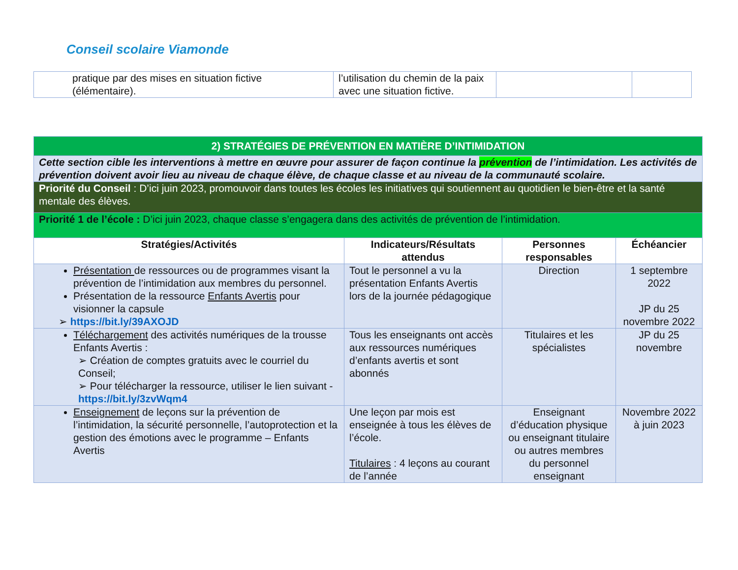Conseil scolaire Viamonde
| pratique par des mises en situation fictive (élémentaire). | l’utilisation du chemin de la paix avec une situation fictive. | | |
| 2) STRATÉGIES DE PRÉVENTION EN MATIÈRE D’INTIMIDATION | | | |
| --- | --- | --- | --- |
| Cette section cible les interventions à mettre en œuvre pour assurer de façon continue la prévention de l’intimidation. Les activités de prévention doivent avoir lieu au niveau de chaque élève, de chaque classe et au niveau de la communauté scolaire. | | | |
| Priorité du Conseil : D’ici juin 2023, promouvoir dans toutes les écoles les initiatives qui soutiennent au quotidien le bien-être et la santé mentale des élèves. | | | |
| Priorité 1 de l’école : D’ici juin 2023, chaque classe s’engagera dans des activités de prévention de l’intimidation. | | | |
| Stratégies/Activités | Indicateurs/Résultats attendus | Personnes responsables | Échéancier |
| Présentation de ressources ou de programmes visant la prévention de l’intimidation aux membres du personnel. Présentation de la ressource Enfants Avertis pour visionner la capsule ➢ https://bit.ly/39AXOJD | Tout le personnel a vu la présentation Enfants Avertis lors de la journée pédagogique | Direction | 1 septembre 2022 JP du 25 novembre 2022 |
| Téléchargement des activités numériques de la trousse Enfants Avertis : ➢ Création de comptes gratuits avec le courriel du Conseil; ➢ Pour télécharger la ressource, utiliser le lien suivant - https://bit.ly/3zvWqm4 | Tous les enseignants ont accès aux ressources numériques d’enfants avertis et sont abonnés | Titulaires et les spécialistes | JP du 25 novembre |
| Enseignement de leçons sur la prévention de l’intimidation, la sécurité personnelle, l’autoprotection et la gestion des émotions avec le programme – Enfants Avertis | Une leçon par mois est enseignée à tous les élèves de l’école. Titulaires : 4 leçons au courant de l’année | Enseignant d’éducation physique ou enseignant titulaire ou autres membres du personnel enseignant | Novembre 2022 à juin 2023 |